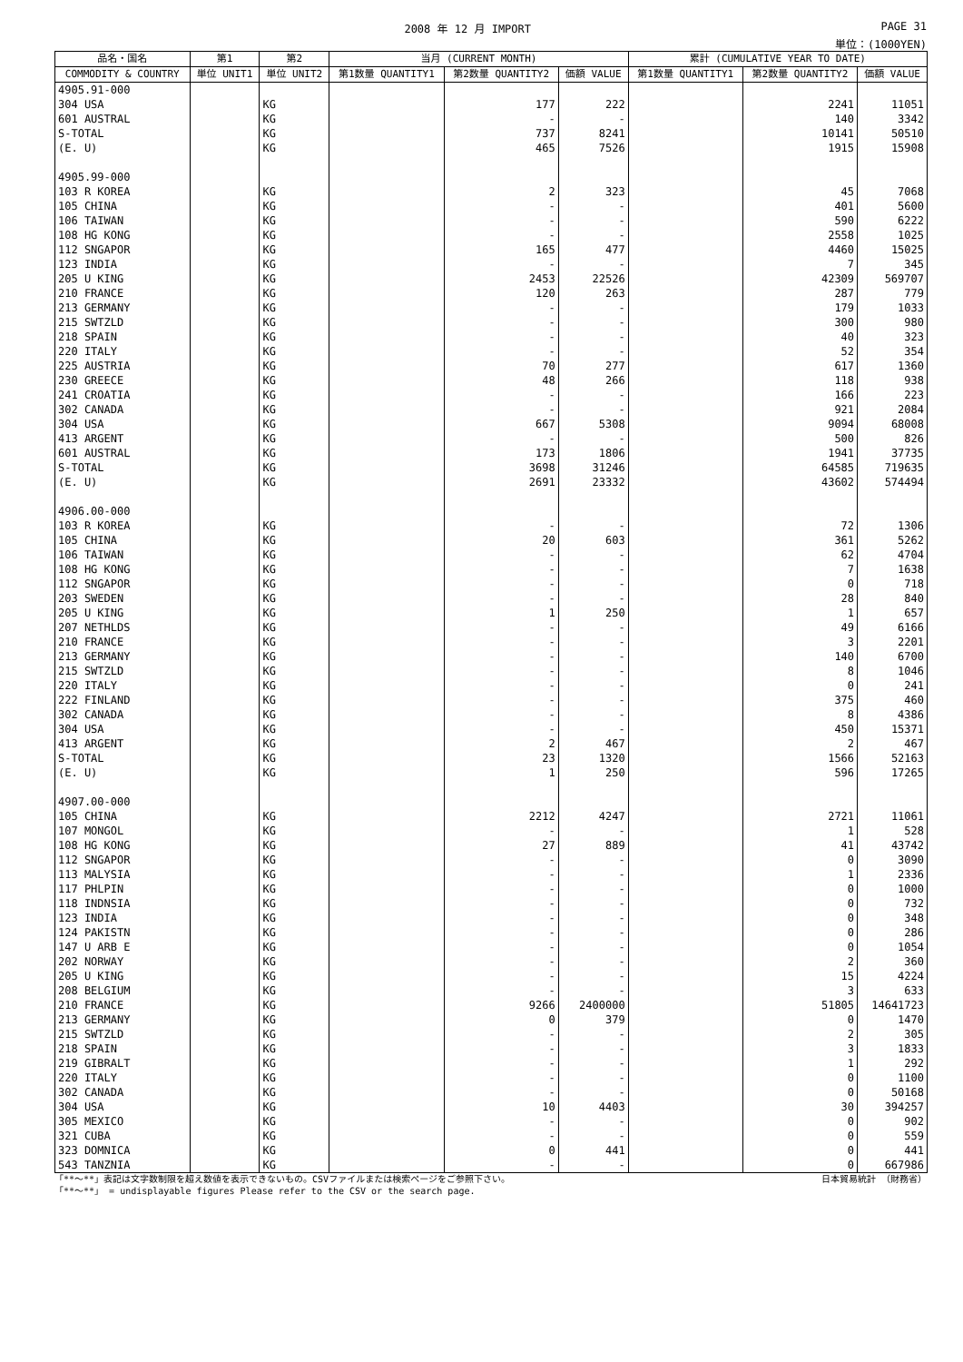2008 年 12 月 IMPORT PAGE 31
単位：(1000YEN)
| 品名・国名 | 第1 | 第2 | 当月 (CURRENT MONTH) | | | 累計 (CUMULATIVE YEAR TO DATE) | | |
| --- | --- | --- | --- | --- | --- | --- | --- | --- |
| COMMODITY & COUNTRY | 単位 UNIT1 | 単位 UNIT2 | 第1数量 QUANTITY1 | 第2数量 QUANTITY2 | 価額 VALUE | 第1数量 QUANTITY1 | 第2数量 QUANTITY2 | 価額 VALUE |
| 4905.91-000 | | | | | | | | |
| 304 USA | | KG | | 177 | 222 | | 2241 | 11051 |
| 601 AUSTRAL | | KG | | - | - | | 140 | 3342 |
| S-TOTAL | | KG | | 737 | 8241 | | 10141 | 50510 |
| (E. U) | | KG | | 465 | 7526 | | 1915 | 15908 |
| 4905.99-000 | | | | | | | | |
| 103 R KOREA | | KG | | 2 | 323 | | 45 | 7068 |
| 105 CHINA | | KG | | - | - | | 401 | 5600 |
| 106 TAIWAN | | KG | | - | - | | 590 | 6222 |
| 108 HG KONG | | KG | | - | - | | 2558 | 1025 |
| 112 SNGAPOR | | KG | | 165 | 477 | | 4460 | 15025 |
| 123 INDIA | | KG | | - | - | | 7 | 345 |
| 205 U KING | | KG | | 2453 | 22526 | | 42309 | 569707 |
| 210 FRANCE | | KG | | 120 | 263 | | 287 | 779 |
| 213 GERMANY | | KG | | - | - | | 179 | 1033 |
| 215 SWTZLD | | KG | | - | - | | 300 | 980 |
| 218 SPAIN | | KG | | - | - | | 40 | 323 |
| 220 ITALY | | KG | | - | - | | 52 | 354 |
| 225 AUSTRIA | | KG | | 70 | 277 | | 617 | 1360 |
| 230 GREECE | | KG | | 48 | 266 | | 118 | 938 |
| 241 CROATIA | | KG | | - | - | | 166 | 223 |
| 302 CANADA | | KG | | - | - | | 921 | 2084 |
| 304 USA | | KG | | 667 | 5308 | | 9094 | 68008 |
| 413 ARGENT | | KG | | - | - | | 500 | 826 |
| 601 AUSTRAL | | KG | | 173 | 1806 | | 1941 | 37735 |
| S-TOTAL | | KG | | 3698 | 31246 | | 64585 | 719635 |
| (E. U) | | KG | | 2691 | 23332 | | 43602 | 574494 |
| 4906.00-000 | | | | | | | | |
| 103 R KOREA | | KG | | - | - | | 72 | 1306 |
| 105 CHINA | | KG | | 20 | 603 | | 361 | 5262 |
| 106 TAIWAN | | KG | | - | - | | 62 | 4704 |
| 108 HG KONG | | KG | | - | - | | 7 | 1638 |
| 112 SNGAPOR | | KG | | - | - | | 0 | 718 |
| 203 SWEDEN | | KG | | - | - | | 28 | 840 |
| 205 U KING | | KG | | 1 | 250 | | 1 | 657 |
| 207 NETHLDS | | KG | | - | - | | 49 | 6166 |
| 210 FRANCE | | KG | | - | - | | 3 | 2201 |
| 213 GERMANY | | KG | | - | - | | 140 | 6700 |
| 215 SWTZLD | | KG | | - | - | | 8 | 1046 |
| 220 ITALY | | KG | | - | - | | 0 | 241 |
| 222 FINLAND | | KG | | - | - | | 375 | 460 |
| 302 CANADA | | KG | | - | - | | 8 | 4386 |
| 304 USA | | KG | | - | - | | 450 | 15371 |
| 413 ARGENT | | KG | | 2 | 467 | | 2 | 467 |
| S-TOTAL | | KG | | 23 | 1320 | | 1566 | 52163 |
| (E. U) | | KG | | 1 | 250 | | 596 | 17265 |
| 4907.00-000 | | | | | | | | |
| 105 CHINA | | KG | | 2212 | 4247 | | 2721 | 11061 |
| 107 MONGOL | | KG | | - | - | | 1 | 528 |
| 108 HG KONG | | KG | | 27 | 889 | | 41 | 43742 |
| 112 SNGAPOR | | KG | | - | - | | 0 | 3090 |
| 113 MALYSIA | | KG | | - | - | | 1 | 2336 |
| 117 PHLPIN | | KG | | - | - | | 0 | 1000 |
| 118 INDNSIA | | KG | | - | - | | 0 | 732 |
| 123 INDIA | | KG | | - | - | | 0 | 348 |
| 124 PAKISTN | | KG | | - | - | | 0 | 286 |
| 147 U ARB E | | KG | | - | - | | 0 | 1054 |
| 202 NORWAY | | KG | | - | - | | 2 | 360 |
| 205 U KING | | KG | | - | - | | 15 | 4224 |
| 208 BELGIUM | | KG | | - | - | | 3 | 633 |
| 210 FRANCE | | KG | | 9266 | 2400000 | | 51805 | 14641723 |
| 213 GERMANY | | KG | | 0 | 379 | | 0 | 1470 |
| 215 SWTZLD | | KG | | - | - | | 2 | 305 |
| 218 SPAIN | | KG | | - | - | | 3 | 1833 |
| 219 GIBRALT | | KG | | - | - | | 1 | 292 |
| 220 ITALY | | KG | | - | - | | 0 | 1100 |
| 302 CANADA | | KG | | - | - | | 0 | 50168 |
| 304 USA | | KG | | 10 | 4403 | | 30 | 394257 |
| 305 MEXICO | | KG | | - | - | | 0 | 902 |
| 321 CUBA | | KG | | - | - | | 0 | 559 |
| 323 DOMNICA | | KG | | 0 | 441 | | 0 | 441 |
| 543 TANZNIA | | KG | | - | - | | 0 | 667986 |
「**～**」表記は文字数制限を超え数値を表示できないもの。CSVファイルまたは検索ページをご参照下さい。 日本貿易統計 （財務省）
「**～**」 = undisplayable figures Please refer to the CSV or the search page.